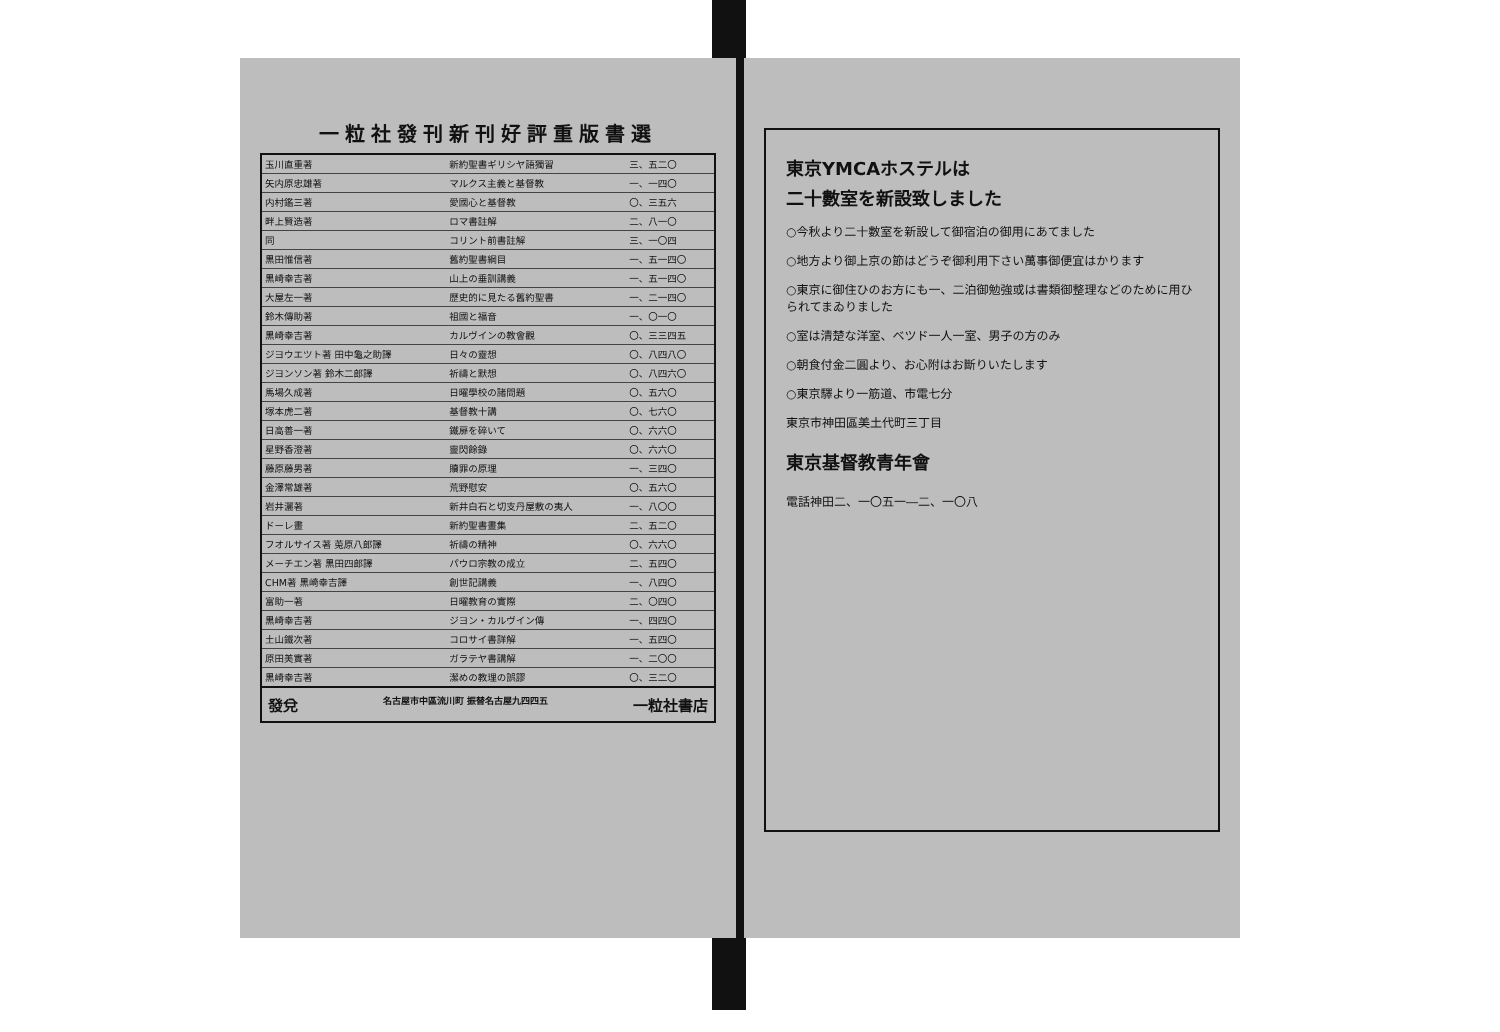一粒社發刊新刊好評重版書選
| 玉川直重著 | 新約聖書ギリシヤ語獨習 | 三、五二〇 |
| 矢内原忠雄著 | マルクス主義と基督教 | 一、一四〇 |
| 内村鑑三著 | 愛國心と基督教 | 〇、三五六 |
| 畔上賢造著 | ロマ書註解 | 二、八一〇 |
| 同 | コリント前書註解 | 三、一〇四 |
| 黒田惟信著 | 舊約聖書綱目 | 一、五一四〇 |
| 黒崎幸吉著 | 山上の垂訓講義 | 一、五一四〇 |
| 大屋左一著 | 歴史的に見たる舊約聖書 | 一、二一四〇 |
| 鈴木傳助著 | 祖國と福音 | 一、〇一〇 |
| 黒崎幸吉著 | カルヴインの教會觀 | 〇、三三四五 |
| ジヨウエツト著 田中龜之助譯 | 日々の靈想 | 〇、八四八〇 |
| ジヨンソン著 鈴木二郎譯 | 祈禱と默想 | 〇、八四六〇 |
| 馬場久成著 | 日曜學校の諸問題 | 〇、五六〇 |
| 塚本虎二著 | 基督教十講 | 〇、七六〇 |
| 日高善一著 | 鐵扉を碎いて | 〇、六六〇 |
| 星野香澄著 | 靈閃餘錄 | 〇、六六〇 |
| 藤原藤男著 | 贖罪の原理 | 一、三四〇 |
| 金澤常雄著 | 荒野慰安 | 〇、五六〇 |
| 岩井灑著 | 新井白石と切支丹屋敷の夷人 | 一、八〇〇 |
| ドーレ畫 | 新約聖書畫集 | 二、五二〇 |
| フオルサイス著 莵原八郎譯 | 祈禱の精神 | 〇、六六〇 |
| メーチエン著 黒田四郎譯 | パウロ宗教の成立 | 二、五四〇 |
| CHM著 黒崎幸吉譯 | 創世記講義 | 一、八四〇 |
| 富助一著 | 日曜教育の實際 | 二、〇四〇 |
| 黒崎幸吉著 | ジヨン・カルヴイン傳 | 一、四四〇 |
| 土山鐵次著 | コロサイ書詳解 | 一、五四〇 |
| 原田美實著 | ガラテヤ書講解 | 一、二〇〇 |
| 黒崎幸吉著 | 潔めの教理の誤謬 | 〇、三二〇 |
發兌 名古屋市中區流川町 振替名古屋九四四五 一粒社書店
東京YMCAホステルは
二十數室を新設致しました
○今秋より二十數室を新設して御宿泊の御用にあてました
○地方より御上京の節はどうぞ御利用下さい萬事御便宜はかります
○東京に御住ひのお方にも一、二泊御勉強或は書類御整理などのために用ひられてまゐりました
○室は清楚な洋室、ベツド一人一室、男子の方のみ
○朝食付金二圓より、お心附はお斷りいたします
○東京驛より一筋道、市電七分
東京市神田區美土代町三丁目
東京基督教青年會
電話神田二、一〇五一―二、一〇八